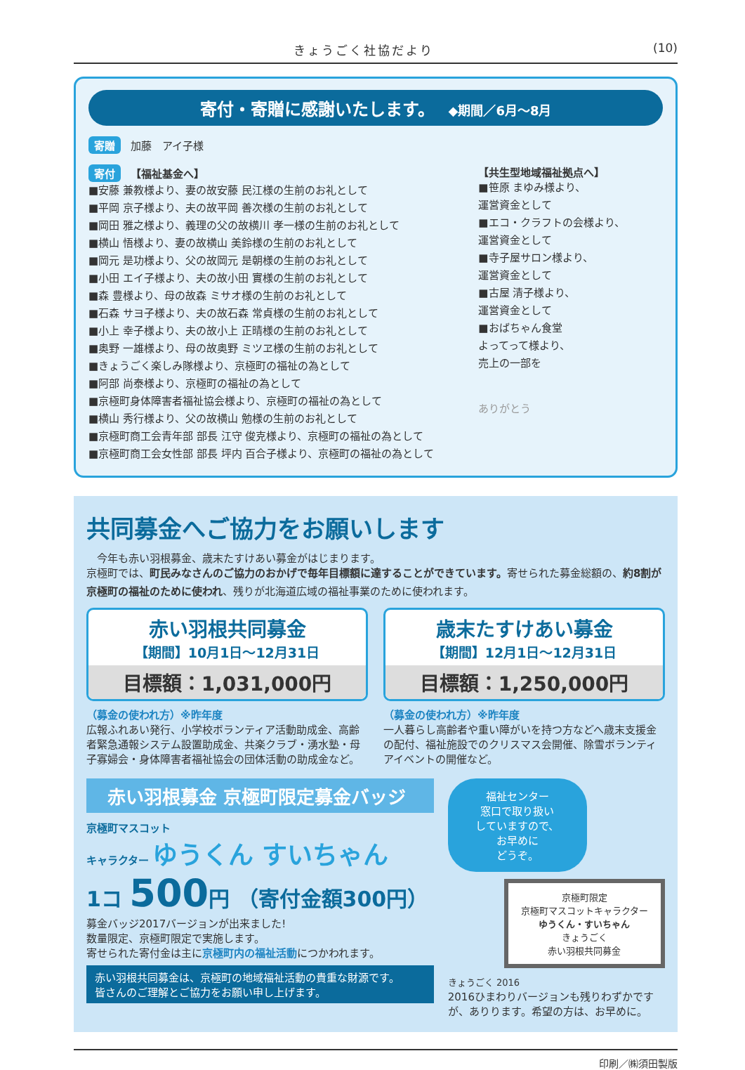きょうごく社協だより (10)
寄付・寄贈に感謝いたします。 ◆期間／6月～8月
寄贈 加藤　アイ子様
寄付 【福祉基金へ】
■安藤 兼教様より、妻の故安藤 民江様の生前のお礼として
■平岡 京子様より、夫の故平岡 善次様の生前のお礼として
■岡田 雅之様より、義理の父の故横川 孝一様の生前のお礼として
■横山 悟様より、妻の故横山 美鈴様の生前のお礼として
■岡元 是功様より、父の故岡元 是朝様の生前のお礼として
■小田 エイ子様より、夫の故小田 實様の生前のお礼として
■森 豊様より、母の故森 ミサオ様の生前のお礼として
■石森 サヨ子様より、夫の故石森 常貞様の生前のお礼として
■小上 幸子様より、夫の故小上 正晴様の生前のお礼として
■奥野 一雄様より、母の故奥野 ミツヱ様の生前のお礼として
■きょうごく楽しみ隊様より、京極町の福祉の為として
■阿部 尚泰様より、京極町の福祉の為として
■京極町身体障害者福祉協会様より、京極町の福祉の為として
■横山 秀行様より、父の故横山 勉様の生前のお礼として
■京極町商工会青年部 部長 江守 俊克様より、京極町の福祉の為として
■京極町商工会女性部 部長 坪内 百合子様より、京極町の福祉の為として
【共生型地域福祉拠点へ】
■笹原 まゆみ様より、
運営資金として
■エコ・クラフトの会様より、
運営資金として
■寺子屋サロン様より、
運営資金として
■古屋 清子様より、
運営資金として
■おばちゃん食堂
よってって様より、
売上の一部を
ありがとう
共同募金へご協力をお願いします
　今年も赤い羽根募金、歳末たすけあい募金がはじまります。
京極町では、町民みなさんのご協力のおかげで毎年目標額に達することができています。寄せられた募金総額の、約8割が京極町の福祉のために使われ、残りが北海道広域の福祉事業のために使われます。
赤い羽根共同募金
【期間】10月1日～12月31日
目標額：1,031,000円
（募金の使われ方）※昨年度
広報ふれあい発行、小学校ボランティア活動助成金、高齢者緊急通報システム設置助成金、共楽クラブ・湧水塾・母子寡婦会・身体障害者福祉協会の団体活動の助成金など。
歳末たすけあい募金
【期間】12月1日～12月31日
目標額：1,250,000円
（募金の使われ方）※昨年度
一人暮らし高齢者や重い障がいを持つ方などへ歳末支援金の配付、福祉施設でのクリスマス会開催、除雪ボランティアイベントの開催など。
赤い羽根募金 京極町限定募金バッジ
京極町マスコット
キャラクター ゆうくん すいちゃん
1コ 500円 （寄付金額300円）
募金バッジ2017バージョンが出来ました!
数量限定、京極町限定で実施します。
寄せられた寄付金は主に京極町内の福祉活動につかわれます。
赤い羽根共同募金は、京極町の地域福祉活動の貴重な財源です。
皆さんのご理解とご協力をお願い申し上げます。
福祉センター
窓口で取り扱い
していますので、
お早めに
どうぞ。
京極町限定
京極町マスコットキャラクター
ゆうくん・すいちゃん
きょうごく
赤い羽根共同募金
きょうごく 2016
2016ひまわりバージョンも残りわずかですが、ありります。希望の方は、お早めに。
印刷／㈱須田製版